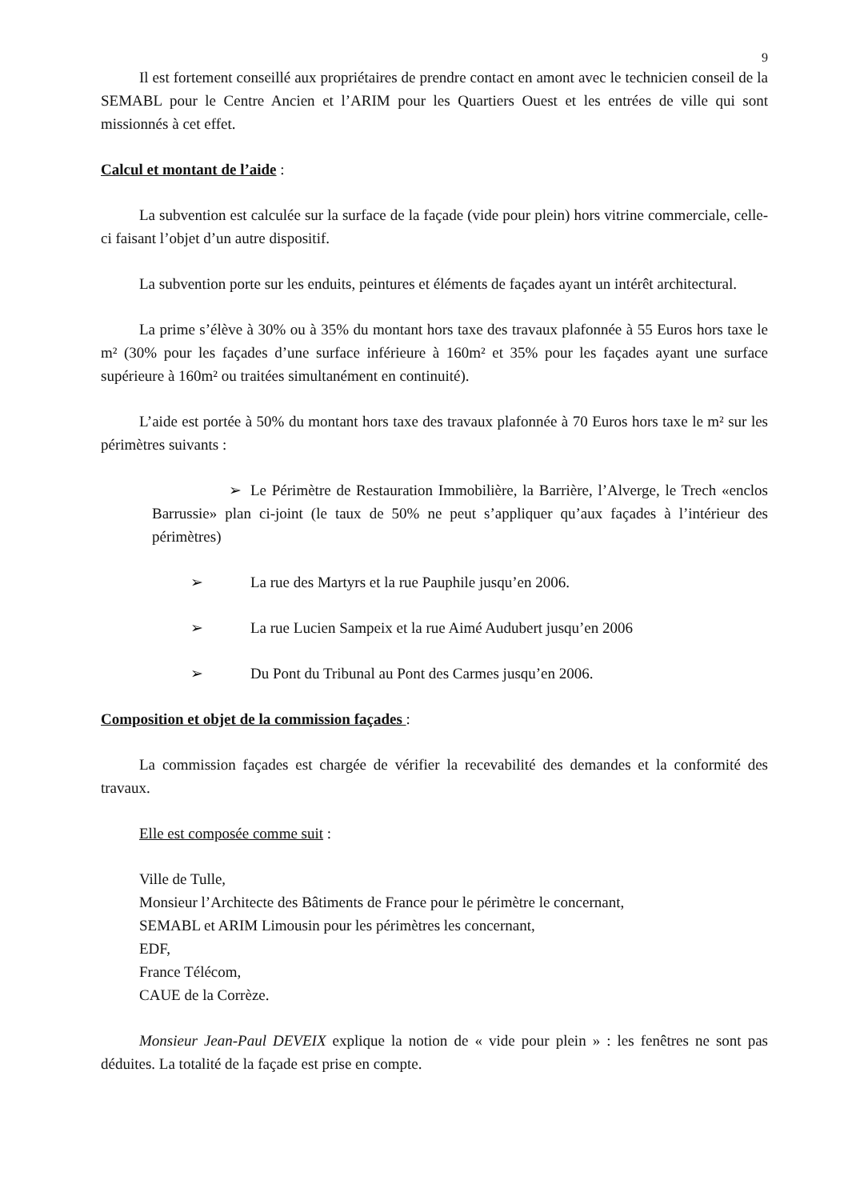9
Il est fortement conseillé aux propriétaires de prendre contact en amont avec le technicien conseil de la SEMABL pour le Centre Ancien et l’ARIM pour les Quartiers Ouest et les entrées de ville qui sont missionnés à cet effet.
Calcul et montant de l’aide :
La subvention est calculée sur la surface de la façade (vide pour plein) hors vitrine commerciale, celle-ci faisant l’objet d’un autre dispositif.
La subvention porte sur les enduits, peintures et éléments de façades ayant un intérêt architectural.
La prime s’élève à 30% ou à 35% du montant hors taxe des travaux plafonnée à 55 Euros hors taxe le m² (30% pour les façades d’une surface inférieure à 160m² et 35% pour les façades ayant une surface supérieure à 160m² ou traitées simultanément en continuité).
L’aide est portée à 50% du montant hors taxe des travaux plafonnée à 70 Euros hors taxe le m² sur les périmètres suivants :
➢ Le Périmètre de Restauration Immobilière, la Barrière, l’Alverge, le Trech «enclos Barrussie» plan ci-joint (le taux de 50% ne peut s’appliquer qu’aux façades à l’intérieur des périmètres)
➢ La rue des Martyrs et la rue Pauphile jusqu’en 2006.
➢ La rue Lucien Sampeix et la rue Aimé Audubert jusqu’en 2006
➢ Du Pont du Tribunal au Pont des Carmes jusqu’en 2006.
Composition et objet de la commission façades :
La commission façades est chargée de vérifier la recevabilité des demandes et la conformité des travaux.
Elle est composée comme suit :
Ville de Tulle,
Monsieur l’Architecte des Bâtiments de France pour le périmètre le concernant,
SEMABL et ARIM Limousin pour les périmètres les concernant,
EDF,
France Télécom,
CAUE de la Corrèze.
Monsieur Jean-Paul DEVEIX explique la notion de « vide pour plein » : les fenêtres ne sont pas déduites. La totalité de la façade est prise en compte.